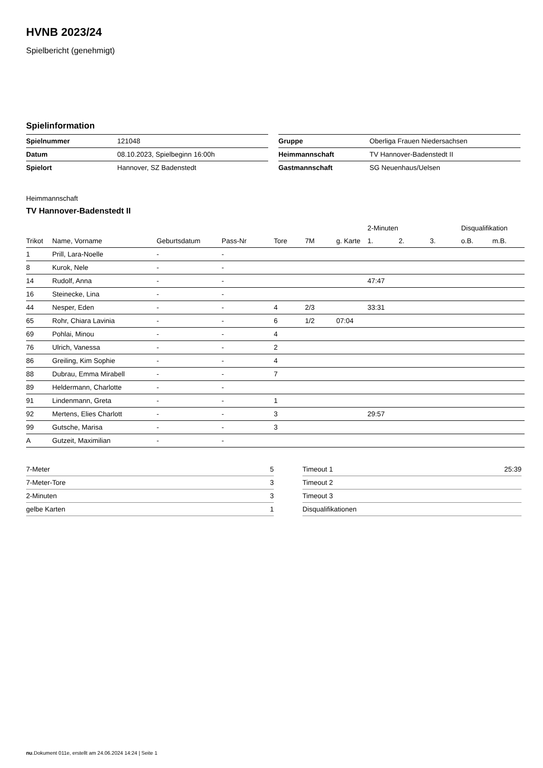HVNB 2023/24
Spielbericht (genehmigt)
Spielinformation
| Spielnummer | 121048 |
| Datum | 08.10.2023, Spielbeginn 16:00h |
| Spielort | Hannover, SZ Badenstedt |
| Gruppe | Oberliga Frauen Niedersachsen |
| Heimmannschaft | TV Hannover-Badenstedt II |
| Gastmannschaft | SG Neuenhaus/Uelsen |
Heimmannschaft
TV Hannover-Badenstedt II
| | | | | | | | 2-Minuten | | | Disqualifikation | |
| --- | --- | --- | --- | --- | --- | --- | --- | --- | --- | --- | --- |
| Trikot | Name, Vorname | Geburtsdatum | Pass-Nr | Tore | 7M | g. Karte | 1. | 2. | 3. | o.B. | m.B. |
| 1 | Prill, Lara-Noelle | - | - | | | | | | | | |
| 8 | Kurok, Nele | - | - | | | | | | | | |
| 14 | Rudolf, Anna | - | - | | | | 47:47 | | | | |
| 16 | Steinecke, Lina | - | - | | | | | | | | |
| 44 | Nesper, Eden | - | - | 4 | 2/3 | | 33:31 | | | | |
| 65 | Rohr, Chiara Lavinia | - | - | 6 | 1/2 | 07:04 | | | | | |
| 69 | Pohlai, Minou | - | - | 4 | | | | | | | |
| 76 | Ulrich, Vanessa | - | - | 2 | | | | | | | |
| 86 | Greiling, Kim Sophie | - | - | 4 | | | | | | | |
| 88 | Dubrau, Emma Mirabell | - | - | 7 | | | | | | | |
| 89 | Heldermann, Charlotte | - | - | | | | | | | | |
| 91 | Lindenmann, Greta | - | - | 1 | | | | | | | |
| 92 | Mertens, Elies Charlott | - | - | 3 | | | 29:57 | | | | |
| 99 | Gutsche, Marisa | - | - | 3 | | | | | | | |
| A | Gutzeit, Maximilian | - | - | | | | | | | | |
| 7-Meter | 5 |
| 7-Meter-Tore | 3 |
| 2-Minuten | 3 |
| gelbe Karten | 1 |
| Timeout 1 | 25:39 |
| Timeout 2 | |
| Timeout 3 | |
| Disqualifikationen | |
nu.Dokument 011e, erstellt am 24.06.2024 14:24 | Seite 1